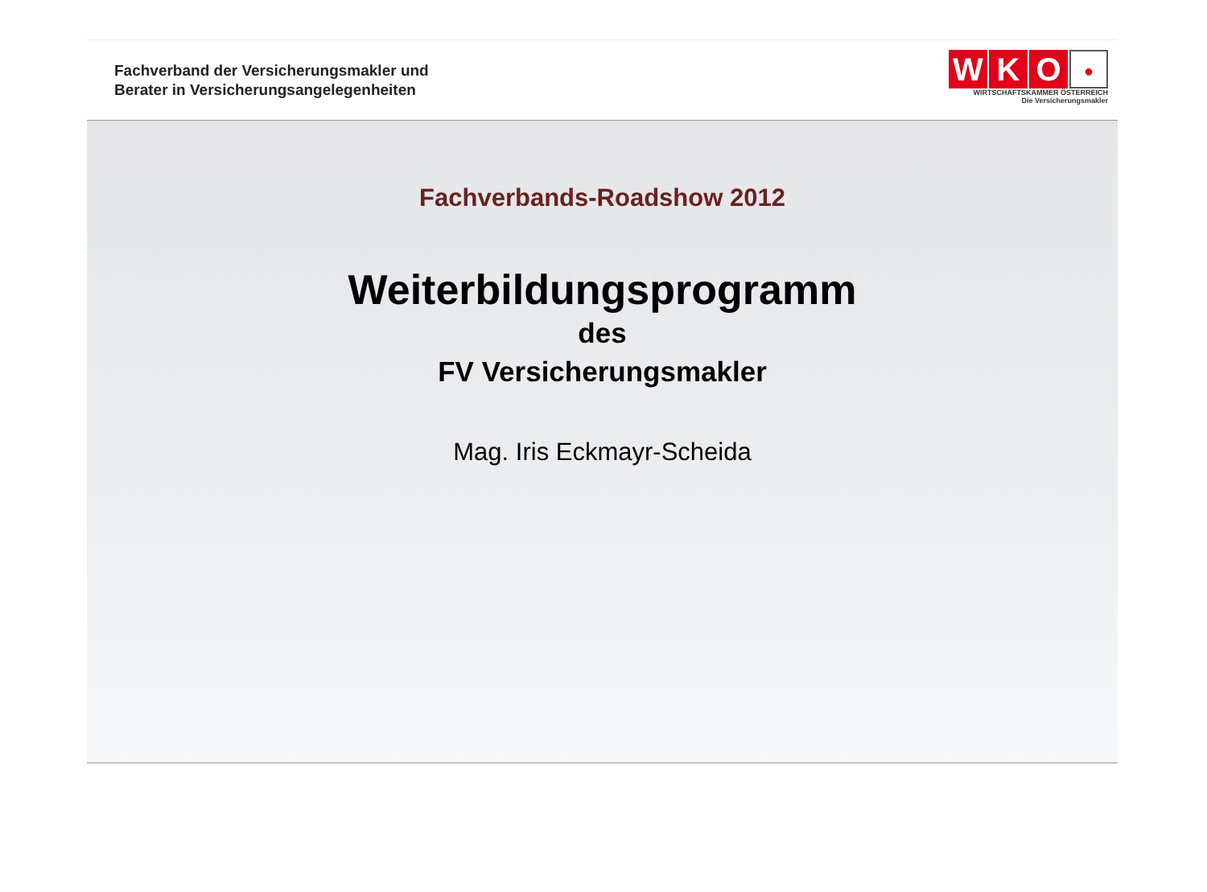Fachverband der Versicherungsmakler und
Berater in Versicherungsangelegenheiten
WKO ●
WIRTSCHAFTSKAMMER ÖSTERREICH
Die Versicherungsmakler
Fachverbands-Roadshow 2012
Weiterbildungsprogramm
des
FV Versicherungsmakler
Mag. Iris Eckmayr-Scheida